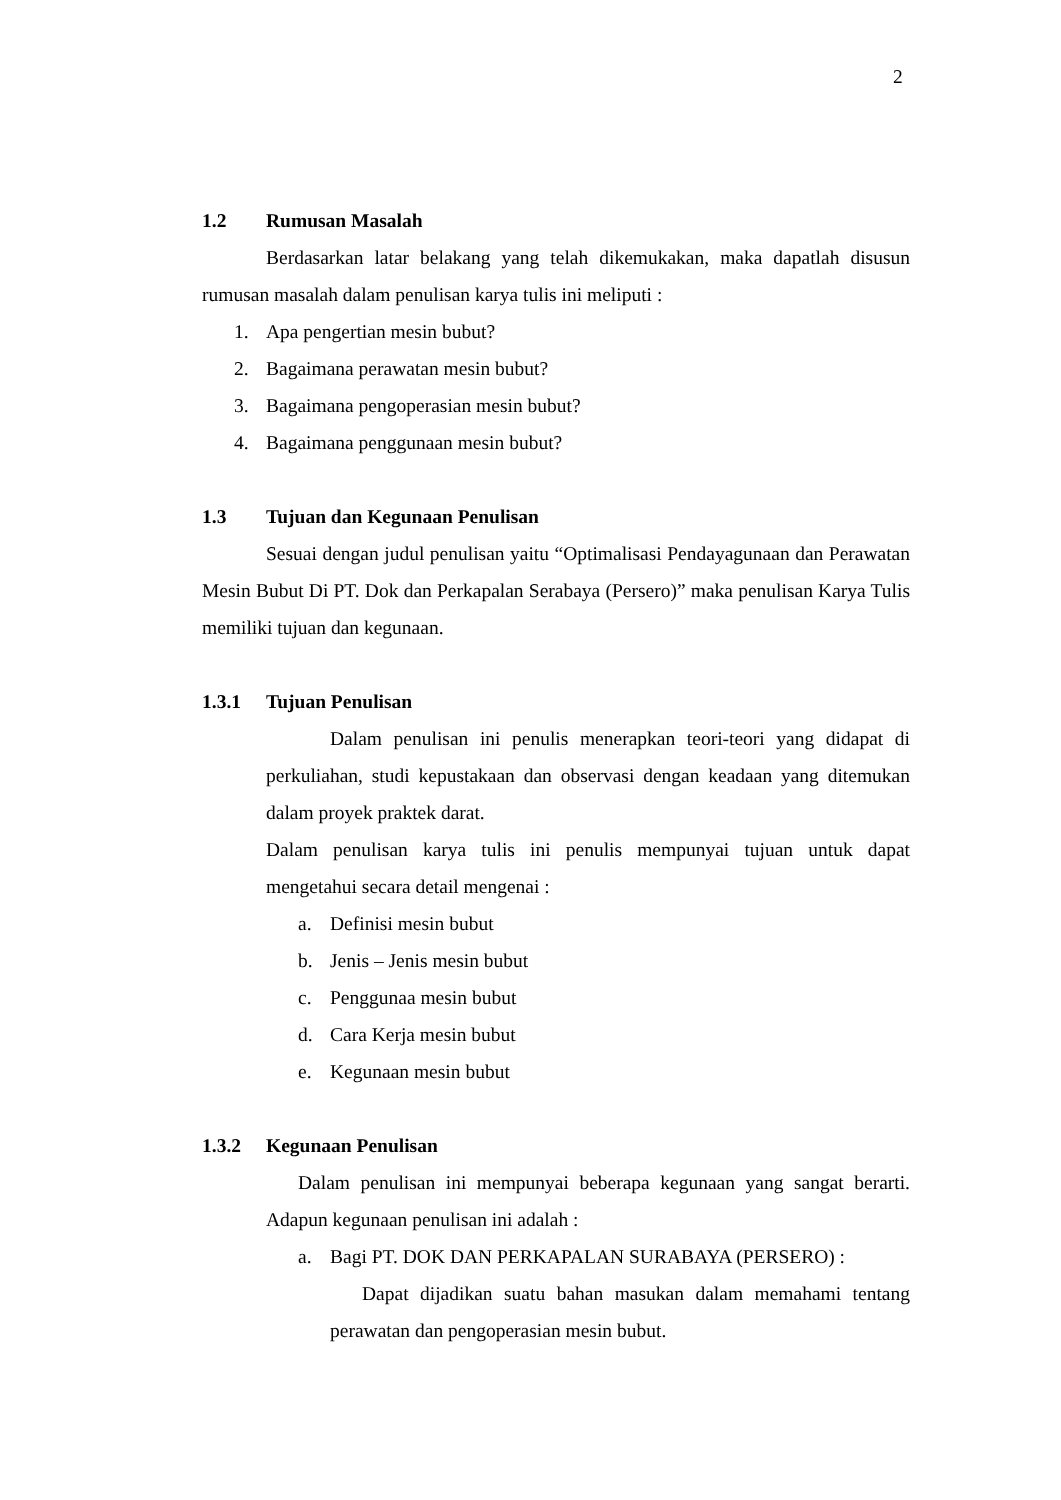2
1.2 Rumusan Masalah
Berdasarkan latar belakang yang telah dikemukakan, maka dapatlah disusun rumusan masalah dalam penulisan karya tulis ini meliputi :
1. Apa pengertian mesin bubut?
2. Bagaimana perawatan mesin bubut?
3. Bagaimana pengoperasian mesin bubut?
4. Bagaimana penggunaan mesin bubut?
1.3 Tujuan dan Kegunaan Penulisan
Sesuai dengan judul penulisan yaitu “Optimalisasi Pendayagunaan dan Perawatan Mesin Bubut Di PT. Dok dan Perkapalan Serabaya (Persero)” maka penulisan Karya Tulis memiliki tujuan dan kegunaan.
1.3.1 Tujuan Penulisan
Dalam penulisan ini penulis menerapkan teori-teori yang didapat di perkuliahan, studi kepustakaan dan observasi dengan keadaan yang ditemukan dalam proyek praktek darat.
Dalam penulisan karya tulis ini penulis mempunyai tujuan untuk dapat mengetahui secara detail mengenai :
a. Definisi mesin bubut
b. Jenis – Jenis mesin bubut
c. Penggunaa mesin bubut
d. Cara Kerja mesin bubut
e. Kegunaan mesin bubut
1.3.2 Kegunaan Penulisan
Dalam penulisan ini mempunyai beberapa kegunaan yang sangat berarti. Adapun kegunaan penulisan ini adalah :
a. Bagi PT. DOK DAN PERKAPALAN SURABAYA (PERSERO) :
Dapat dijadikan suatu bahan masukan dalam memahami tentang perawatan dan pengoperasian mesin bubut.